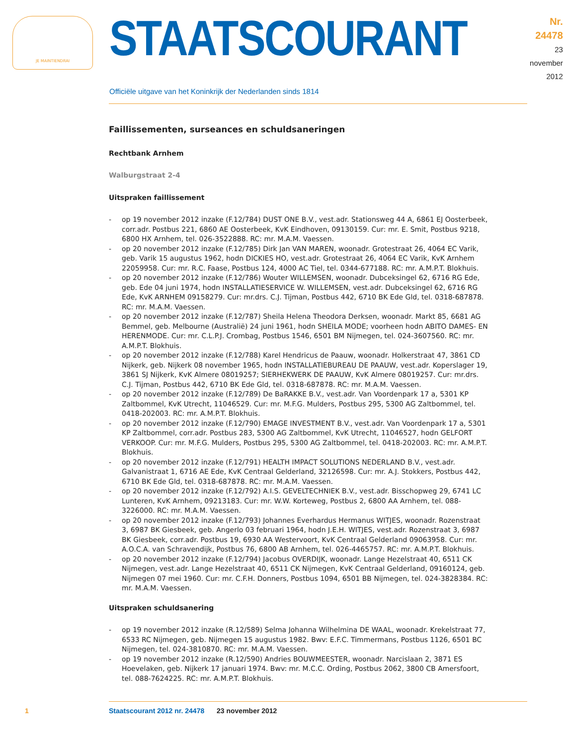JE MAINTIENDRAI
STAATSCOURANT
Nr. 24478
23 november
2012
Officiële uitgave van het Koninkrijk der Nederlanden sinds 1814
Faillissementen, surseances en schuldsaneringen
Rechtbank Arnhem
Walburgstraat 2-4
Uitspraken faillissement
- op 19 november 2012 inzake (F.12/784) DUST ONE B.V., vest.adr. Stationsweg 44 A, 6861 EJ Oosterbeek, corr.adr. Postbus 221, 6860 AE Oosterbeek, KvK Eindhoven, 09130159. Cur: mr. E. Smit, Postbus 9218, 6800 HX Arnhem, tel. 026-3522888. RC: mr. M.A.M. Vaessen.
- op 20 november 2012 inzake (F.12/785) Dirk Jan VAN MAREN, woonadr. Grotestraat 26, 4064 EC Varik, geb. Varik 15 augustus 1962, hodn DICKIES HO, vest.adr. Grotestraat 26, 4064 EC Varik, KvK Arnhem 22059958. Cur: mr. R.C. Faase, Postbus 124, 4000 AC Tiel, tel. 0344-677188. RC: mr. A.M.P.T. Blokhuis.
- op 20 november 2012 inzake (F.12/786) Wouter WILLEMSEN, woonadr. Dubceksingel 62, 6716 RG Ede, geb. Ede 04 juni 1974, hodn INSTALLATIESERVICE W. WILLEMSEN, vest.adr. Dubceksingel 62, 6716 RG Ede, KvK ARNHEM 09158279. Cur: mr.drs. C.J. Tijman, Postbus 442, 6710 BK Ede Gld, tel. 0318-687878. RC: mr. M.A.M. Vaessen.
- op 20 november 2012 inzake (F.12/787) Sheila Helena Theodora Derksen, woonadr. Markt 85, 6681 AG Bemmel, geb. Melbourne (Australië) 24 juni 1961, hodn SHEILA MODE; voorheen hodn ABITO DAMES- EN HERENMODE. Cur: mr. C.L.P.J. Crombag, Postbus 1546, 6501 BM Nijmegen, tel. 024-3607560. RC: mr. A.M.P.T. Blokhuis.
- op 20 november 2012 inzake (F.12/788) Karel Hendricus de Paauw, woonadr. Holkerstraat 47, 3861 CD Nijkerk, geb. Nijkerk 08 november 1965, hodn INSTALLATIEBUREAU DE PAAUW, vest.adr. Koperslager 19, 3861 SJ Nijkerk, KvK Almere 08019257; SIERHEKWERK DE PAAUW, KvK Almere 08019257. Cur: mr.drs. C.J. Tijman, Postbus 442, 6710 BK Ede Gld, tel. 0318-687878. RC: mr. M.A.M. Vaessen.
- op 20 november 2012 inzake (F.12/789) De BaRAKKE B.V., vest.adr. Van Voordenpark 17 a, 5301 KP Zaltbommel, KvK Utrecht, 11046529. Cur: mr. M.F.G. Mulders, Postbus 295, 5300 AG Zaltbommel, tel. 0418-202003. RC: mr. A.M.P.T. Blokhuis.
- op 20 november 2012 inzake (F.12/790) EMAGE INVESTMENT B.V., vest.adr. Van Voordenpark 17 a, 5301 KP Zaltbommel, corr.adr. Postbus 283, 5300 AG Zaltbommel, KvK Utrecht, 11046527, hodn GELFORT VERKOOP. Cur: mr. M.F.G. Mulders, Postbus 295, 5300 AG Zaltbommel, tel. 0418-202003. RC: mr. A.M.P.T. Blokhuis.
- op 20 november 2012 inzake (F.12/791) HEALTH IMPACT SOLUTIONS NEDERLAND B.V., vest.adr. Galvanistraat 1, 6716 AE Ede, KvK Centraal Gelderland, 32126598. Cur: mr. A.J. Stokkers, Postbus 442, 6710 BK Ede Gld, tel. 0318-687878. RC: mr. M.A.M. Vaessen.
- op 20 november 2012 inzake (F.12/792) A.I.S. GEVELTECHNIEK B.V., vest.adr. Bisschopweg 29, 6741 LC Lunteren, KvK Arnhem, 09213183. Cur: mr. W.W. Korteweg, Postbus 2, 6800 AA Arnhem, tel. 088-3226000. RC: mr. M.A.M. Vaessen.
- op 20 november 2012 inzake (F.12/793) Johannes Everhardus Hermanus WITJES, woonadr. Rozenstraat 3, 6987 BK Giesbeek, geb. Angerlo 03 februari 1964, hodn J.E.H. WITJES, vest.adr. Rozenstraat 3, 6987 BK Giesbeek, corr.adr. Postbus 19, 6930 AA Westervoort, KvK Centraal Gelderland 09063958. Cur: mr. A.O.C.A. van Schravendijk, Postbus 76, 6800 AB Arnhem, tel. 026-4465757. RC: mr. A.M.P.T. Blokhuis.
- op 20 november 2012 inzake (F.12/794) Jacobus OVERDIJK, woonadr. Lange Hezelstraat 40, 6511 CK Nijmegen, vest.adr. Lange Hezelstraat 40, 6511 CK Nijmegen, KvK Centraal Gelderland, 09160124, geb. Nijmegen 07 mei 1960. Cur: mr. C.F.H. Donners, Postbus 1094, 6501 BB Nijmegen, tel. 024-3828384. RC: mr. M.A.M. Vaessen.
Uitspraken schuldsanering
- op 19 november 2012 inzake (R.12/589) Selma Johanna Wilhelmina DE WAAL, woonadr. Krekelstraat 77, 6533 RC Nijmegen, geb. Nijmegen 15 augustus 1982. Bwv: E.F.C. Timmermans, Postbus 1126, 6501 BC Nijmegen, tel. 024-3810870. RC: mr. M.A.M. Vaessen.
- op 19 november 2012 inzake (R.12/590) Andries BOUWMEESTER, woonadr. Narcislaan 2, 3871 ES Hoevelaken, geb. Nijkerk 17 januari 1974. Bwv: mr. M.C.C. Ording, Postbus 2062, 3800 CB Amersfoort, tel. 088-7624225. RC: mr. A.M.P.T. Blokhuis.
1 Staatscourant 2012 nr. 24478 23 november 2012